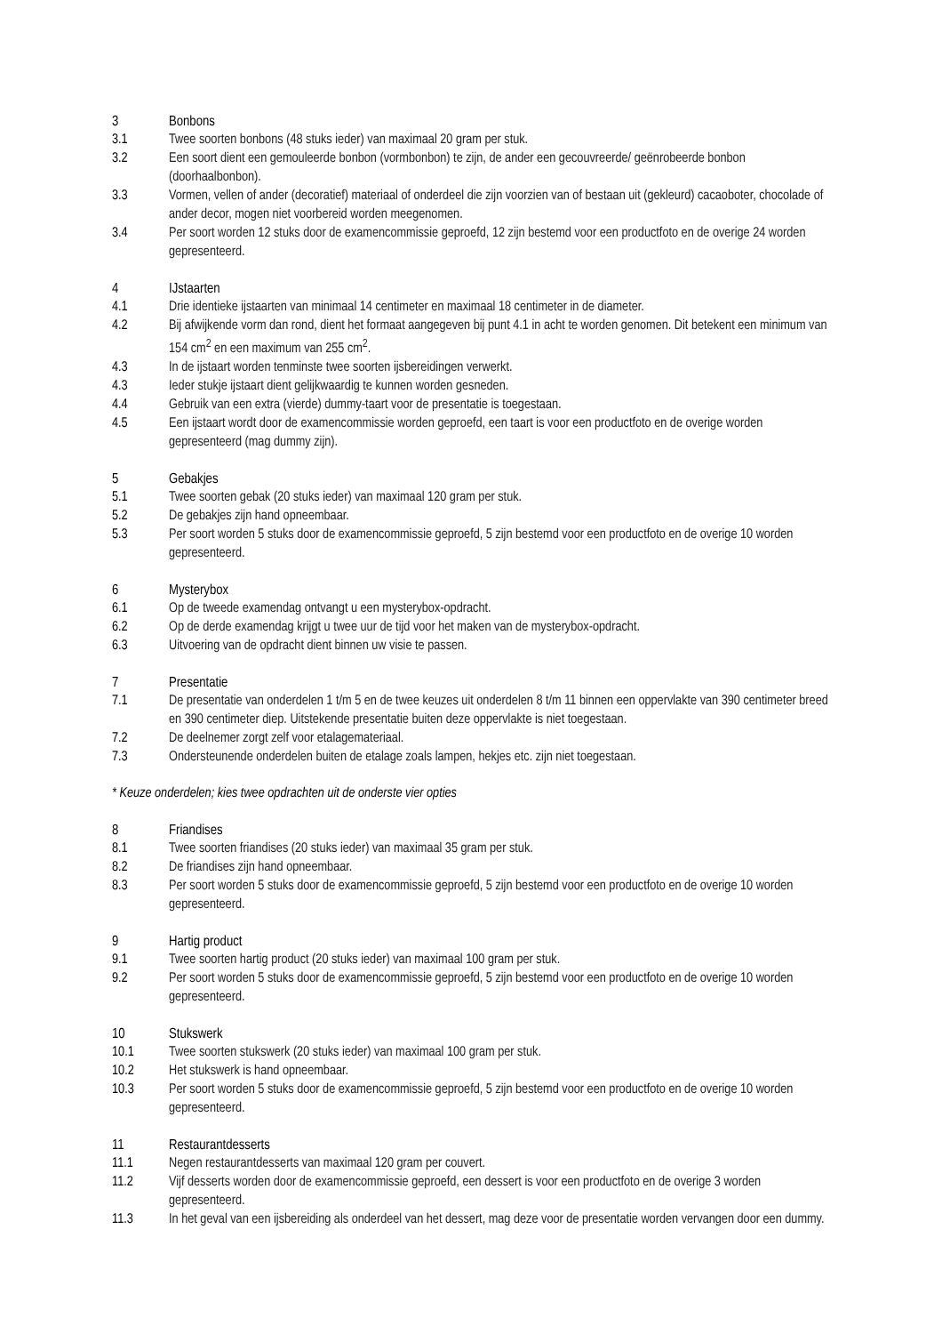3 Bonbons
3.1 Twee soorten bonbons (48 stuks ieder) van maximaal 20 gram per stuk.
3.2 Een soort dient een gemouleerde bonbon (vormbonbon) te zijn, de ander een gecouvreerde/ geënrobeerde bonbon (doorhaalbonbon).
3.3 Vormen, vellen of ander (decoratief) materiaal of onderdeel die zijn voorzien van of bestaan uit (gekleurd) cacaoboter, chocolade of ander decor, mogen niet voorbereid worden meegenomen.
3.4 Per soort worden 12 stuks door de examencommissie geproefd, 12 zijn bestemd voor een productfoto en de overige 24 worden gepresenteerd.
4 IJstaarten
4.1 Drie identieke ijstaarten van minimaal 14 centimeter en maximaal 18 centimeter in de diameter.
4.2 Bij afwijkende vorm dan rond, dient het formaat aangegeven bij punt 4.1 in acht te worden genomen. Dit betekent een minimum van 154 cm<sup>2</sup> en een maximum van 255 cm<sup>2</sup>.
4.3 In de ijstaart worden tenminste twee soorten ijsbereidingen verwerkt.
4.3 Ieder stukje ijstaart dient gelijkwaardig te kunnen worden gesneden.
4.4 Gebruik van een extra (vierde) dummy-taart voor de presentatie is toegestaan.
4.5 Een ijstaart wordt door de examencommissie worden geproefd, een taart is voor een productfoto en de overige worden gepresenteerd (mag dummy zijn).
5 Gebakjes
5.1 Twee soorten gebak (20 stuks ieder) van maximaal 120 gram per stuk.
5.2 De gebakjes zijn hand opneembaar.
5.3 Per soort worden 5 stuks door de examencommissie geproefd, 5 zijn bestemd voor een productfoto en de overige 10 worden gepresenteerd.
6 Mysterybox
6.1 Op de tweede examendag ontvangt u een mysterybox-opdracht.
6.2 Op de derde examendag krijgt u twee uur de tijd voor het maken van de mysterybox-opdracht.
6.3 Uitvoering van de opdracht dient binnen uw visie te passen.
7 Presentatie
7.1 De presentatie van onderdelen 1 t/m 5 en de twee keuzes uit onderdelen 8 t/m 11 binnen een oppervlakte van 390 centimeter breed en 390 centimeter diep. Uitstekende presentatie buiten deze oppervlakte is niet toegestaan.
7.2 De deelnemer zorgt zelf voor etalagemateriaal.
7.3 Ondersteunende onderdelen buiten de etalage zoals lampen, hekjes etc. zijn niet toegestaan.
* Keuze onderdelen; kies twee opdrachten uit de onderste vier opties
8 Friandises
8.1 Twee soorten friandises (20 stuks ieder) van maximaal 35 gram per stuk.
8.2 De friandises zijn hand opneembaar.
8.3 Per soort worden 5 stuks door de examencommissie geproefd, 5 zijn bestemd voor een productfoto en de overige 10 worden gepresenteerd.
9 Hartig product
9.1 Twee soorten hartig product (20 stuks ieder) van maximaal 100 gram per stuk.
9.2 Per soort worden 5 stuks door de examencommissie geproefd, 5 zijn bestemd voor een productfoto en de overige 10 worden gepresenteerd.
10 Stukswerk
10.1 Twee soorten stukswerk (20 stuks ieder) van maximaal 100 gram per stuk.
10.2 Het stukswerk is hand opneembaar.
10.3 Per soort worden 5 stuks door de examencommissie geproefd, 5 zijn bestemd voor een productfoto en de overige 10 worden gepresenteerd.
11 Restaurantdesserts
11.1 Negen restaurantdesserts van maximaal 120 gram per couvert.
11.2 Vijf desserts worden door de examencommissie geproefd, een dessert is voor een productfoto en de overige 3 worden gepresenteerd.
11.3 In het geval van een ijsbereiding als onderdeel van het dessert, mag deze voor de presentatie worden vervangen door een dummy.